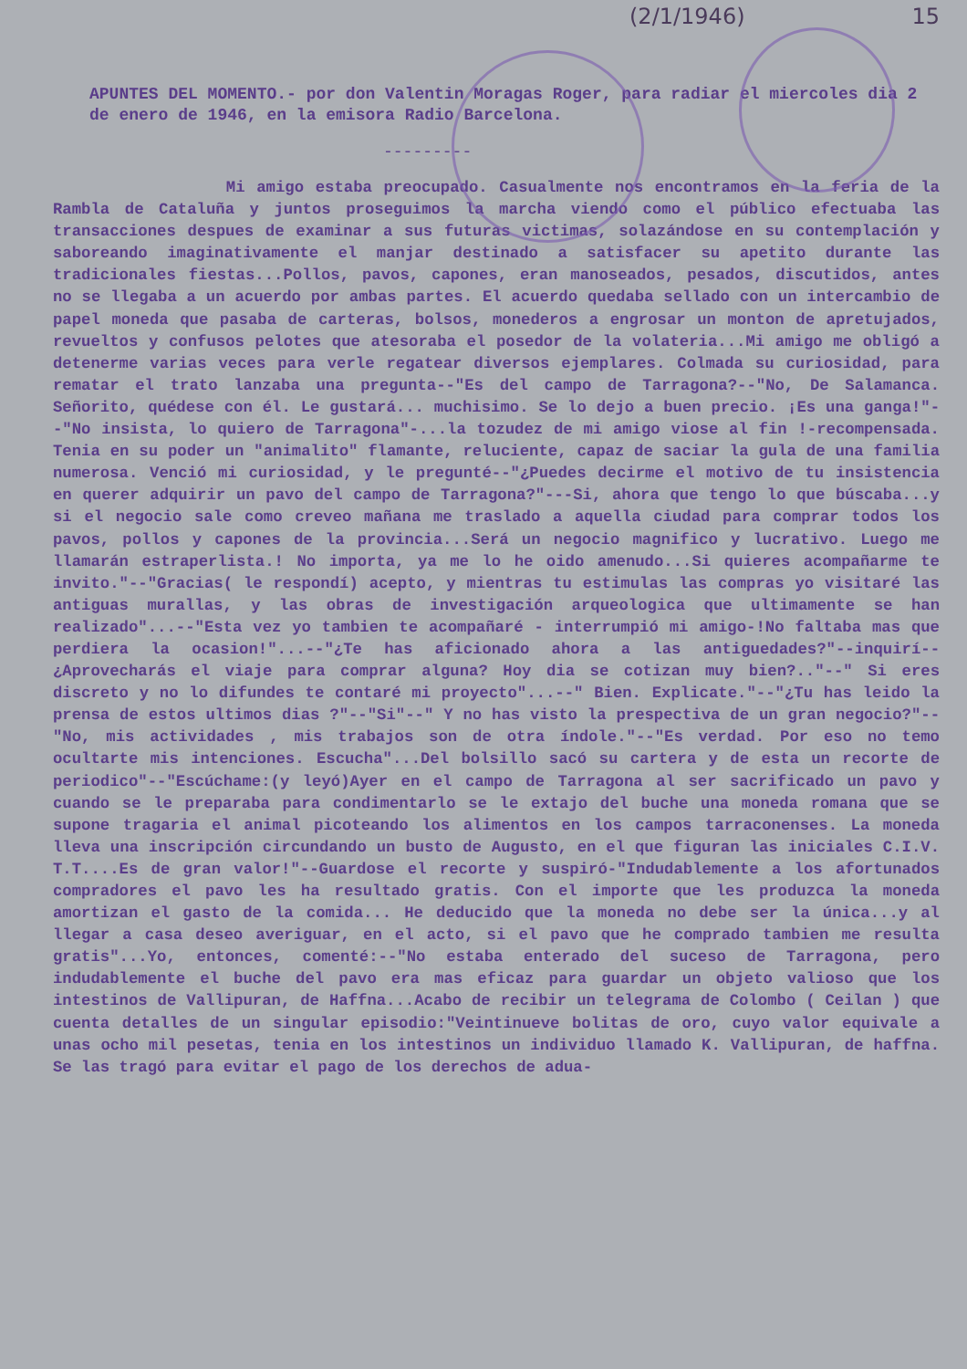(2/1/1946) 15
APUNTES DEL MOMENTO.- por don Valentin Moragas Roger, para radiar el miercoles dia 2 de enero de 1946, en la emisora Radio Barcelona.
---------
Mi amigo estaba preocupado. Casualmente nos encontramos en la feria de la Rambla de Cataluña y juntos proseguimos la marcha viendo como el público efectuaba las transacciones despues de examinar a sus futuras victimas, solazándose en su contemplación y saboreando imaginativamente el manjar destinado a satisfacer su apetito durante las tradicionales fiestas...Pollos, pavos, capones, eran manoseados, pesados, discutidos, antes no se llegaba a un acuerdo por ambas partes. El acuerdo quedaba sellado con un intercambio de papel moneda que pasaba de carteras, bolsos, monederos a engrosar un monton de apretujados, revueltos y confusos pelotes que atesoraba el posedor de la volateria...Mi amigo me obligó a detenerme varias veces para verle regatear diversos ejemplares. Colmada su curiosidad, para rematar el trato lanzaba una pregunta--"Es del campo de Tarragona?--"No, De Salamanca. Señorito, quédese con él. Le gustará... muchisimo. Se lo dejo a buen precio. ¡Es una ganga!"--"No insista, lo quiero de Tarragona"-...la tozudez de mi amigo viose al fin !-recompensada. Tenia en su poder un "animalito" flamante, reluciente, capaz de saciar la gula de una familia numerosa. Venció mi curiosidad, y le pregunté--"¿Puedes decirme el motivo de tu insistencia en querer adquirir un pavo del campo de Tarragona?"---Si, ahora que tengo lo que búscaba...y si el negocio sale como creveo mañana me traslado a aquella ciudad para comprar todos los pavos, pollos y capones de la provincia...Será un negocio magnifico y lucrativo. Luego me llamarán estraperlista.! No importa, ya me lo he oido amenudo...Si quieres acompañarme te invito."--"Gracias( le respondí) acepto, y mientras tu estimulas las compras yo visitaré las antiguas murallas, y las obras de investigación arqueologica que ultimamente se han realizado"...--"Esta vez yo tambien te acompañaré - interrumpió mi amigo-!No faltaba mas que perdiera la ocasion!"...--"¿Te has aficionado ahora a las antiguedades?"--inquirí--¿Aprovecharás el viaje para comprar alguna? Hoy dia se cotizan muy bien?.."--" Si eres discreto y no lo difundes te contaré mi proyecto"...--" Bien. Explicate."--"¿Tu has leido la prensa de estos ultimos dias ?"--"Si"--" Y no has visto la prespectiva de un gran negocio?"--"No, mis actividades , mis trabajos son de otra índole."--"Es verdad. Por eso no temo ocultarte mis intenciones. Escucha"...Del bolsillo sacó su cartera y de esta un recorte de periodico"--"Escúchame:(y leyó)Ayer en el campo de Tarragona al ser sacrificado un pavo y cuando se le preparaba para condimentarlo se le extajo del buche una moneda romana que se supone tragaria el animal picoteando los alimentos en los campos tarraconenses. La moneda lleva una inscripción circundando un busto de Augusto, en el que figuran las iniciales C.I.V. T.T....Es de gran valor!"--Guardose el recorte y suspiró-"Indudablemente a los afortunados compradores el pavo les ha resultado gratis. Con el importe que les produzca la moneda amortizan el gasto de la comida... He deducido que la moneda no debe ser la única...y al llegar a casa deseo averiguar, en el acto, si el pavo que he comprado tambien me resulta gratis"...Yo, entonces, comenté:--"No estaba enterado del suceso de Tarragona, pero indudablemente el buche del pavo era mas eficaz para guardar un objeto valioso que los intestinos de Vallipuran, de Haffna...Acabo de recibir un telegrama de Colombo ( Ceilan ) que cuenta detalles de un singular episodio:"Veintinueve bolitas de oro, cuyo valor equivale a unas ocho mil pesetas, tenia en los intestinos un individuo llamado K. Vallipuran, de haffna. Se las tragó para evitar el pago de los derechos de adua-